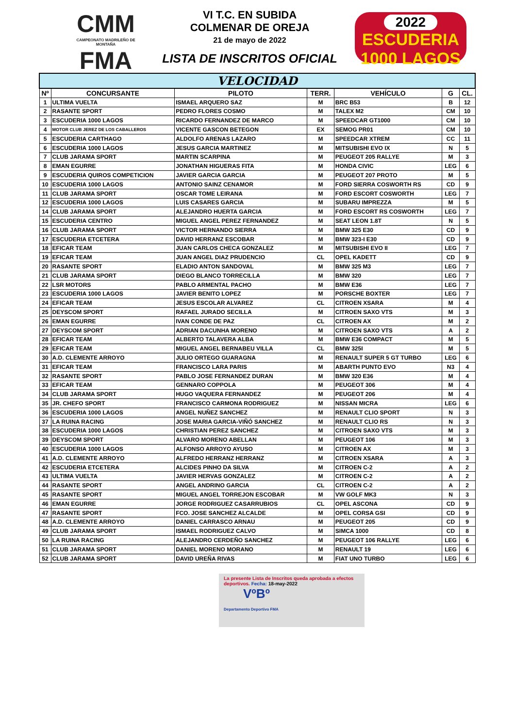CMM
CAMPEONATO MADRILEÑO DE MONTAÑA
FMA
VI T.C. EN SUBIDA
COLMENAR DE OREJA
21 de mayo de 2022
LISTA DE INSCRITOS OFICIAL
2022
ESCUDERIA 1000 LAGOS
| VELOCIDAD | | | | | | |
| --- | --- | --- | --- | --- | --- | --- |
| Nº | CONCURSANTE | PILOTO | TERR. | VEHÍCULO | G | CL. |
| 1 | ULTIMA VUELTA | ISMAEL ARQUERO SAZ | M | BRC B53 | B | 12 |
| 2 | RASANTE SPORT | PEDRO FLORES COSMO | M | TALEX M2 | CM | 10 |
| 3 | ESCUDERIA 1000 LAGOS | RICARDO FERNANDEZ DE MARCO | M | SPEEDCAR GT1000 | CM | 10 |
| 4 | MOTOR CLUB JEREZ DE LOS CABALLEROS | VICENTE GASCON BETEGON | EX | SEMOG PR01 | CM | 10 |
| 5 | ESCUDERIA CARTHAGO | ALDOLFO ARENAS LAZARO | M | SPEEDCAR XTREM | CC | 11 |
| 6 | ESCUDERIA 1000 LAGOS | JESUS GARCIA MARTINEZ | M | MITSUBISHI EVO IX | N | 5 |
| 7 | CLUB JARAMA SPORT | MARTIN SCARPINA | M | PEUGEOT 205 RALLYE | M | 3 |
| 8 | EMAN EGURRE | JONATHAN HIGUERAS FITA | M | HONDA CIVIC | LEG | 6 |
| 9 | ESCUDERIA QUIROS COMPETICION | JAVIER GARCIA GARCIA | M | PEUGEOT 207 PROTO | M | 5 |
| 10 | ESCUDERIA 1000 LAGOS | ANTONIO SAINZ CENAMOR | M | FORD SIERRA COSWORTH RS | CD | 9 |
| 11 | CLUB JARAMA SPORT | OSCAR TOME LEIRANA | M | FORD ESCORT COSWORTH | LEG | 7 |
| 12 | ESCUDERIA 1000 LAGOS | LUIS CASARES GARCIA | M | SUBARU IMPREZZA | M | 5 |
| 14 | CLUB JARAMA SPORT | ALEJANDRO HUERTA GARCIA | M | FORD ESCORT RS COSWORTH | LEG | 7 |
| 15 | ESCUDERIA CENTRO | MIGUEL ANGEL PEREZ FERNANDEZ | M | SEAT LEON 1.8T | N | 5 |
| 16 | CLUB JARAMA SPORT | VICTOR HERNANDO SIERRA | M | BMW 325 E30 | CD | 9 |
| 17 | ESCUDERIA ETCETERA | DAVID HERRANZ ESCOBAR | M | BMW 323-I E30 | CD | 9 |
| 18 | EFICAR TEAM | JUAN CARLOS CHECA GONZALEZ | M | MITSUBISHI EVO II | LEG | 7 |
| 19 | EFICAR TEAM | JUAN ANGEL DIAZ PRUDENCIO | CL | OPEL KADETT | CD | 9 |
| 20 | RASANTE SPORT | ELADIO ANTON SANDOVAL | M | BMW 325 M3 | LEG | 7 |
| 21 | CLUB JARAMA SPORT | DIEGO BLANCO TORRECILLA | M | BMW 320 | LEG | 7 |
| 22 | LSR MOTORS | PABLO ARMENTAL PACHO | M | BMW E36 | LEG | 7 |
| 23 | ESCUDERIA 1000 LAGOS | JAVIER BENITO LOPEZ | M | PORSCHE BOXTER | LEG | 7 |
| 24 | EFICAR TEAM | JESUS ESCOLAR ALVAREZ | CL | CITROEN XSARA | M | 4 |
| 25 | DEYSCOM SPORT | RAFAEL JURADO SECILLA | M | CITROEN SAXO VTS | M | 3 |
| 26 | EMAN EGURRE | IVAN CONDE DE PAZ | CL | CITROEN AX | M | 2 |
| 27 | DEYSCOM SPORT | ADRIAN DACUNHA MORENO | M | CITROEN SAXO VTS | A | 2 |
| 28 | EFICAR TEAM | ALBERTO TALAVERA ALBA | M | BMW E36 COMPACT | M | 5 |
| 29 | EFICAR TEAM | MIGUEL ANGEL BERNABEU VILLA | CL | BMW 325I | M | 5 |
| 30 | A.D. CLEMENTE ARROYO | JULIO ORTEGO GUARAGNA | M | RENAULT SUPER 5 GT TURBO | LEG | 6 |
| 31 | EFICAR TEAM | FRANCISCO LARA PARIS | M | ABARTH PUNTO EVO | N3 | 4 |
| 32 | RASANTE SPORT | PABLO JOSE FERNANDEZ DURAN | M | BMW 320 E36 | M | 4 |
| 33 | EFICAR TEAM | GENNARO COPPOLA | M | PEUGEOT 306 | M | 4 |
| 34 | CLUB JARAMA SPORT | HUGO VAQUERA FERNANDEZ | M | PEUGEOT 206 | M | 4 |
| 35 | JR. CHEFO SPORT | FRANCISCO CARMONA RODRIGUEZ | M | NISSAN MICRA | LEG | 6 |
| 36 | ESCUDERIA 1000 LAGOS | ANGEL NUÑEZ SANCHEZ | M | RENAULT CLIO SPORT | N | 3 |
| 37 | LA RUINA RACING | JOSE MARIA GARCIA-VIÑÓ SANCHEZ | M | RENAULT CLIO RS | N | 3 |
| 38 | ESCUDERIA 1000 LAGOS | CHRISTIAN PEREZ SANCHEZ | M | CITROEN SAXO VTS | M | 3 |
| 39 | DEYSCOM SPORT | ALVARO MORENO ABELLAN | M | PEUGEOT 106 | M | 3 |
| 40 | ESCUDERIA 1000 LAGOS | ALFONSO ARROYO AYUSO | M | CITROEN AX | M | 3 |
| 41 | A.D. CLEMENTE ARROYO | ALFREDO HERRANZ HERRANZ | M | CITROEN XSARA | A | 3 |
| 42 | ESCUDERIA ETCETERA | ALCIDES PINHO DA SILVA | M | CITROEN C-2 | A | 2 |
| 43 | ULTIMA VUELTA | JAVIER HERVAS GONZALEZ | M | CITROEN C-2 | A | 2 |
| 44 | RASANTE SPORT | ANGEL ANDRINO GARCIA | CL | CITROEN C-2 | A | 2 |
| 45 | RASANTE SPORT | MIGUEL ANGEL TORREJON ESCOBAR | M | VW GOLF MK3 | N | 3 |
| 46 | EMAN EGURRE | JORGE RODRIGUEZ CASARRUBIOS | CL | OPEL ASCONA | CD | 9 |
| 47 | RASANTE SPORT | FCO. JOSE SANCHEZ ALCALDE | M | OPEL CORSA GSI | CD | 9 |
| 48 | A.D. CLEMENTE ARROYO | DANIEL CARRASCO ARNAU | M | PEUGEOT 205 | CD | 9 |
| 49 | CLUB JARAMA SPORT | ISMAEL RODRIGUEZ CALVO | M | SIMCA 1000 | CD | 8 |
| 50 | LA RUINA RACING | ALEJANDRO CERDEÑO SANCHEZ | M | PEUGEOT 106 RALLYE | LEG | 6 |
| 51 | CLUB JARAMA SPORT | DANIEL MORENO MORANO | M | RENAULT 19 | LEG | 6 |
| 52 | CLUB JARAMA SPORT | DAVID UREÑA RIVAS | M | FIAT UNO TURBO | LEG | 6 |
La presente Lista de Inscritos queda aprobada a efectos deportivos. Fecha: 18-may-2022
VºBº
Departamento Deportivo FMA